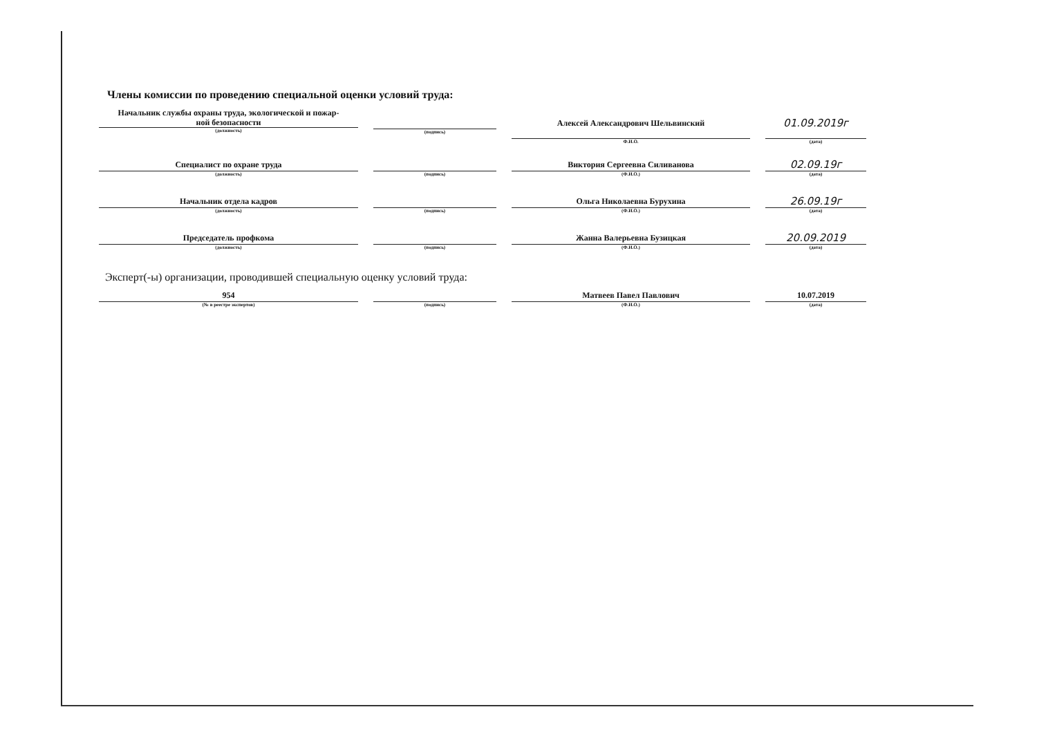Члены комиссии по проведению специальной оценки условий труда:
Начальник службы охраны труда, экологической и пожар-
ной безопасности
(должность)
(подпись)
Алексей Александрович Шельвинский
Ф.И.О.
01.09.2019г
(дата)
Специалист по охране труда
(должность)
(подпись)
Виктория Сергеевна Силиванова
(Ф.И.О.)
02.09.19г
(дата)
Начальник отдела кадров
(должность)
(подпись)
Ольга Николаевна Бурухина
(Ф.И.О.)
26.09.19г
(дата)
Председатель профкома
(должность)
(подпись)
Жанна Валерьевна Бузицкая
(Ф.И.О.)
20.09.2019
(дата)
Эксперт(-ы) организации, проводившей специальную оценку условий труда:
954
(№ в реестре экспертов)
(подпись)
Матвеев Павел Павлович
(Ф.И.О.)
10.07.2019
(дата)